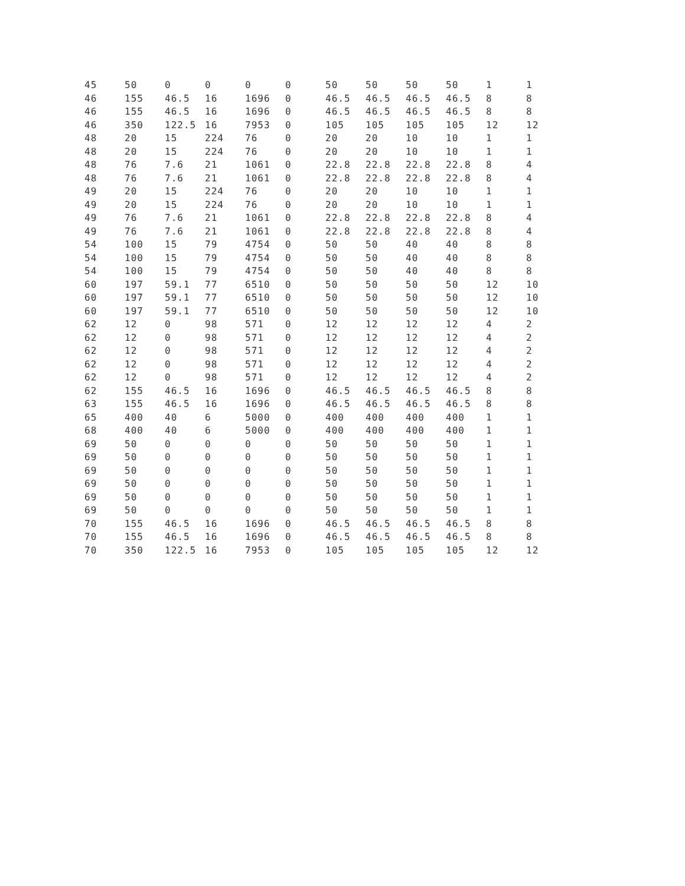| 45 | 50 | 0 | 0 | 0 | 0 | 50 | 50 | 50 | 50 | 1 | 1 |
| 46 | 155 | 46.5 | 16 | 1696 | 0 | 46.5 | 46.5 | 46.5 | 46.5 | 8 | 8 |
| 46 | 155 | 46.5 | 16 | 1696 | 0 | 46.5 | 46.5 | 46.5 | 46.5 | 8 | 8 |
| 46 | 350 | 122.5 | 16 | 7953 | 0 | 105 | 105 | 105 | 105 | 12 | 12 |
| 48 | 20 | 15 | 224 | 76 | 0 | 20 | 20 | 10 | 10 | 1 | 1 |
| 48 | 20 | 15 | 224 | 76 | 0 | 20 | 20 | 10 | 10 | 1 | 1 |
| 48 | 76 | 7.6 | 21 | 1061 | 0 | 22.8 | 22.8 | 22.8 | 22.8 | 8 | 4 |
| 48 | 76 | 7.6 | 21 | 1061 | 0 | 22.8 | 22.8 | 22.8 | 22.8 | 8 | 4 |
| 49 | 20 | 15 | 224 | 76 | 0 | 20 | 20 | 10 | 10 | 1 | 1 |
| 49 | 20 | 15 | 224 | 76 | 0 | 20 | 20 | 10 | 10 | 1 | 1 |
| 49 | 76 | 7.6 | 21 | 1061 | 0 | 22.8 | 22.8 | 22.8 | 22.8 | 8 | 4 |
| 49 | 76 | 7.6 | 21 | 1061 | 0 | 22.8 | 22.8 | 22.8 | 22.8 | 8 | 4 |
| 54 | 100 | 15 | 79 | 4754 | 0 | 50 | 50 | 40 | 40 | 8 | 8 |
| 54 | 100 | 15 | 79 | 4754 | 0 | 50 | 50 | 40 | 40 | 8 | 8 |
| 54 | 100 | 15 | 79 | 4754 | 0 | 50 | 50 | 40 | 40 | 8 | 8 |
| 60 | 197 | 59.1 | 77 | 6510 | 0 | 50 | 50 | 50 | 50 | 12 | 10 |
| 60 | 197 | 59.1 | 77 | 6510 | 0 | 50 | 50 | 50 | 50 | 12 | 10 |
| 60 | 197 | 59.1 | 77 | 6510 | 0 | 50 | 50 | 50 | 50 | 12 | 10 |
| 62 | 12 | 0 | 98 | 571 | 0 | 12 | 12 | 12 | 12 | 4 | 2 |
| 62 | 12 | 0 | 98 | 571 | 0 | 12 | 12 | 12 | 12 | 4 | 2 |
| 62 | 12 | 0 | 98 | 571 | 0 | 12 | 12 | 12 | 12 | 4 | 2 |
| 62 | 12 | 0 | 98 | 571 | 0 | 12 | 12 | 12 | 12 | 4 | 2 |
| 62 | 12 | 0 | 98 | 571 | 0 | 12 | 12 | 12 | 12 | 4 | 2 |
| 62 | 155 | 46.5 | 16 | 1696 | 0 | 46.5 | 46.5 | 46.5 | 46.5 | 8 | 8 |
| 63 | 155 | 46.5 | 16 | 1696 | 0 | 46.5 | 46.5 | 46.5 | 46.5 | 8 | 8 |
| 65 | 400 | 40 | 6 | 5000 | 0 | 400 | 400 | 400 | 400 | 1 | 1 |
| 68 | 400 | 40 | 6 | 5000 | 0 | 400 | 400 | 400 | 400 | 1 | 1 |
| 69 | 50 | 0 | 0 | 0 | 0 | 50 | 50 | 50 | 50 | 1 | 1 |
| 69 | 50 | 0 | 0 | 0 | 0 | 50 | 50 | 50 | 50 | 1 | 1 |
| 69 | 50 | 0 | 0 | 0 | 0 | 50 | 50 | 50 | 50 | 1 | 1 |
| 69 | 50 | 0 | 0 | 0 | 0 | 50 | 50 | 50 | 50 | 1 | 1 |
| 69 | 50 | 0 | 0 | 0 | 0 | 50 | 50 | 50 | 50 | 1 | 1 |
| 69 | 50 | 0 | 0 | 0 | 0 | 50 | 50 | 50 | 50 | 1 | 1 |
| 70 | 155 | 46.5 | 16 | 1696 | 0 | 46.5 | 46.5 | 46.5 | 46.5 | 8 | 8 |
| 70 | 155 | 46.5 | 16 | 1696 | 0 | 46.5 | 46.5 | 46.5 | 46.5 | 8 | 8 |
| 70 | 350 | 122.5 | 16 | 7953 | 0 | 105 | 105 | 105 | 105 | 12 | 12 |